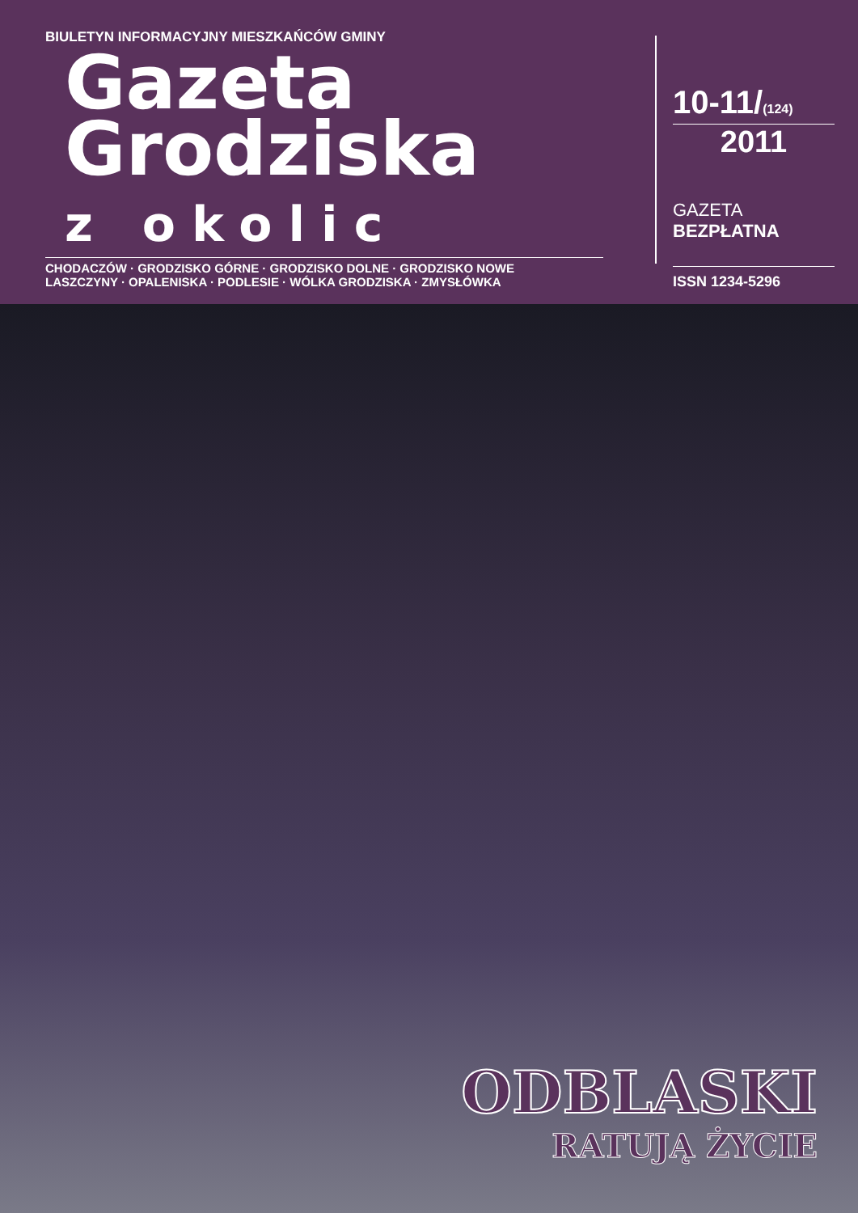BIULETYN INFORMACYJNY MIESZKAŃCÓW GMINY
Gazeta
Grodziska
z okolic
CHODACZÓW · GRODZISKO GÓRNE · GRODZISKO DOLNE · GRODZISKO NOWE
LASZCZYNY · OPALENISKA · PODLESIE · WÓLKA GRODZISKA · ZMYSŁÓWKA
10-11/(124)
2011
GAZETA
BEZPŁATNA
ISSN 1234-5296
ODBLASKI
RATUJĄ ŻYCIE